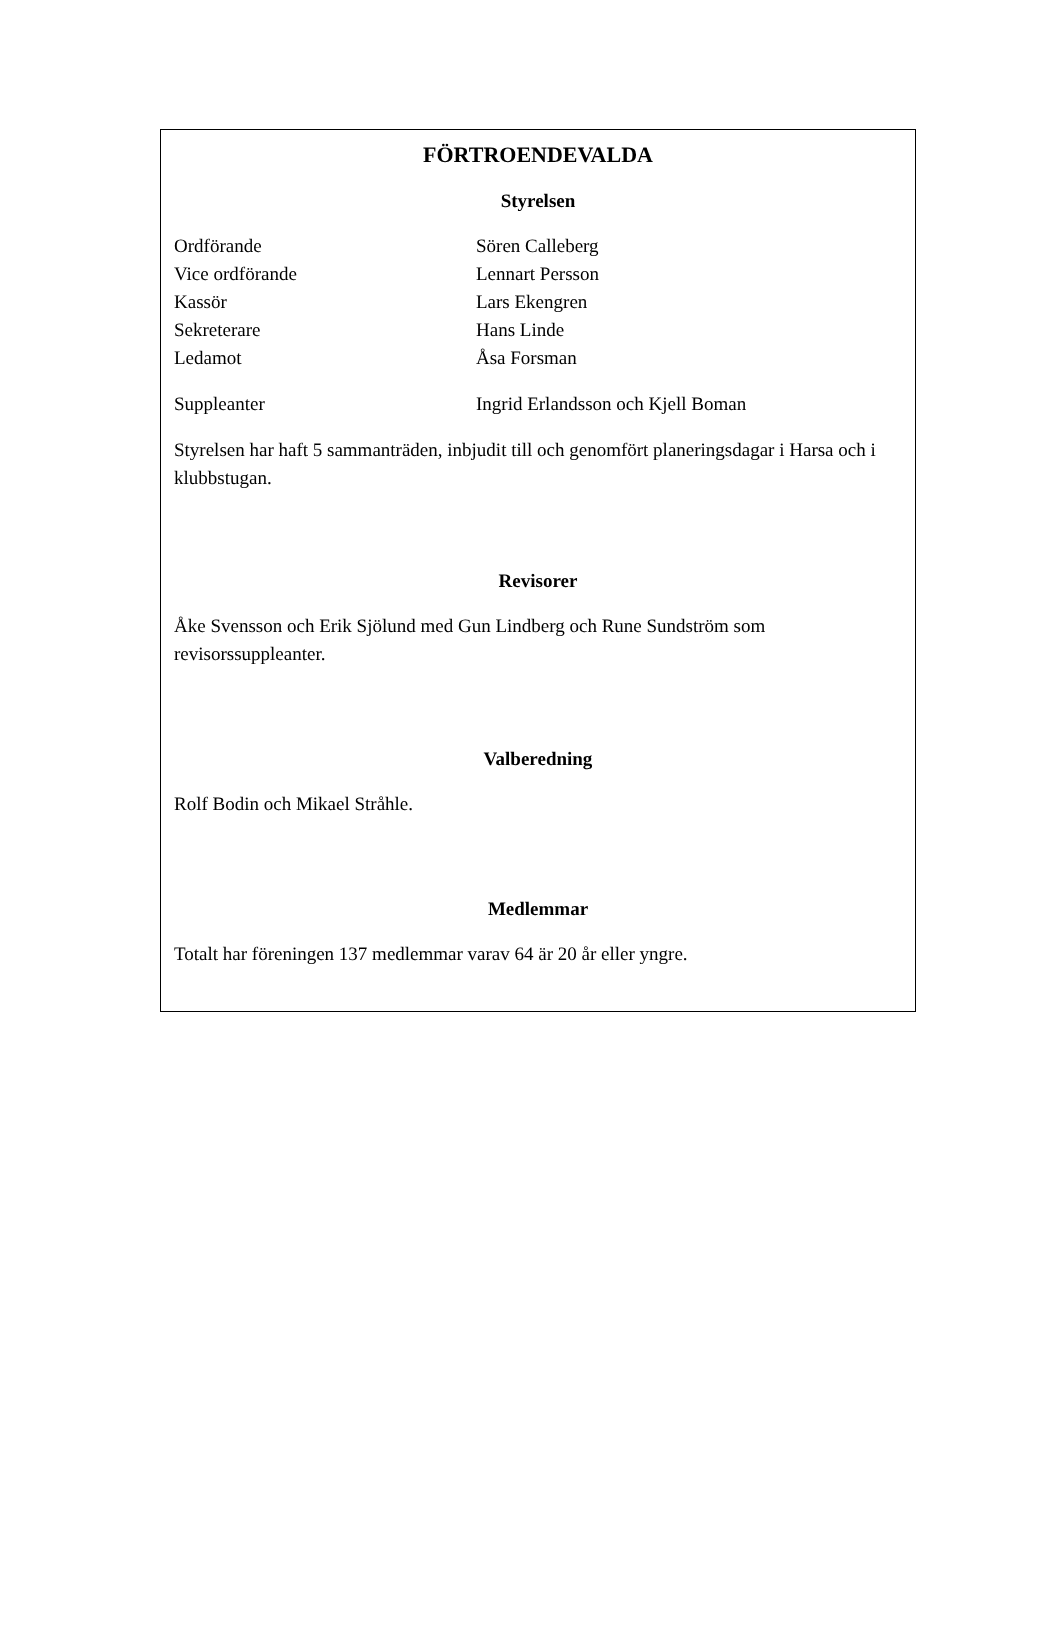FÖRTROENDEVALDA
Styrelsen
Ordförande Sören Calleberg
Vice ordförande Lennart Persson
Kassör Lars Ekengren
Sekreterare Hans Linde
Ledamot Åsa Forsman
Suppleanter Ingrid Erlandsson och Kjell Boman
Styrelsen har haft 5 sammanträden, inbjudit till och genomfört planeringsdagar i Harsa och i klubbstugan.
Revisorer
Åke Svensson och Erik Sjölund med Gun Lindberg och Rune Sundström som revisorssuppleanter.
Valberedning
Rolf Bodin och Mikael Stråhle.
Medlemmar
Totalt har föreningen 137 medlemmar varav 64 är 20 år eller yngre.